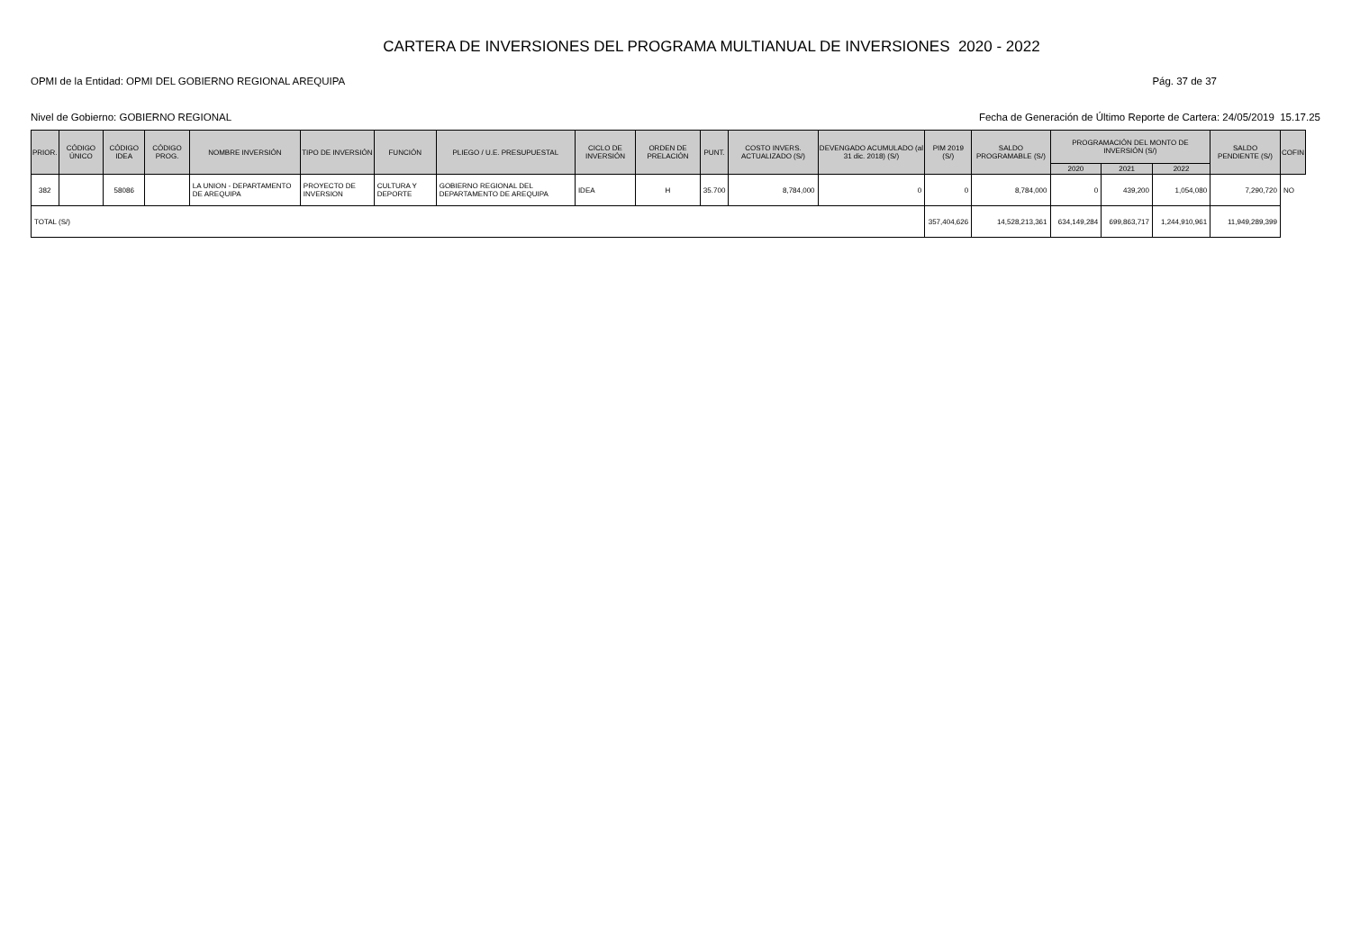CARTERA DE INVERSIONES DEL PROGRAMA MULTIANUAL DE INVERSIONES 2020 - 2022
OPMI de la Entidad: OPMI DEL GOBIERNO REGIONAL AREQUIPA Pág. 37 de 37
Nivel de Gobierno: GOBIERNO REGIONAL Fecha de Generación de Último Reporte de Cartera: 24/05/2019 15.17.25
| PRIOR. | CÓDIGO ÚNICO | CÓDIGO IDEA | CÓDIGO PROG. | NOMBRE INVERSIÓN | TIPO DE INVERSIÓN | FUNCIÓN | PLIEGO / U.E. PRESUPUESTAL | CICLO DE INVERSIÓN | ORDEN DE PRELACIÓN | PUNT. | COSTO INVERS. ACTUALIZADO (S/) | DEVENGADO ACUMULADO (al 31 dic. 2018) (S/) | PIM 2019 (S/) | SALDO PROGRAMABLE (S/) | PROGRAMACIÓN DEL MONTO DE INVERSIÓN (S/) | | | SALDO PENDIENTE (S/) | COFIN |
| --- | --- | --- | --- | --- | --- | --- | --- | --- | --- | --- | --- | --- | --- | --- | --- | --- | --- | --- | --- |
| | | | | | | | | | | | | | | | 2020 | 2021 | 2022 | | |
| 382 | | 58086 | | LA UNION - DEPARTAMENTO DE AREQUIPA | PROYECTO DE INVERSION | CULTURA Y DEPORTE | GOBIERNO REGIONAL DEL DEPARTAMENTO DE AREQUIPA | IDEA | H | 35.700 | 8,784,000 | 0 | 0 | 8,784,000 | 0 | 439,200 | 1,054,080 | 7,290,720 | NO |
| TOTAL (S/) | | | | | | | | | | | | | 357,404,626 | 14,528,213,361 | 634,149,284 | 699,863,717 | 1,244,910,961 | 11,949,289,399 | |